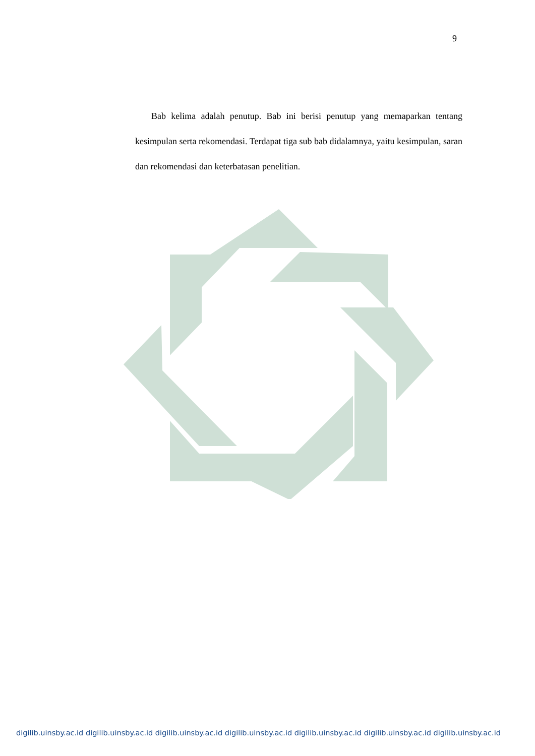9
Bab kelima adalah penutup. Bab ini berisi penutup yang memaparkan tentang kesimpulan serta rekomendasi. Terdapat tiga sub bab didalamnya, yaitu kesimpulan, saran dan rekomendasi dan keterbatasan penelitian.
digilib.uinsby.ac.id digilib.uinsby.ac.id digilib.uinsby.ac.id digilib.uinsby.ac.id digilib.uinsby.ac.id digilib.uinsby.ac.id digilib.uinsby.ac.id